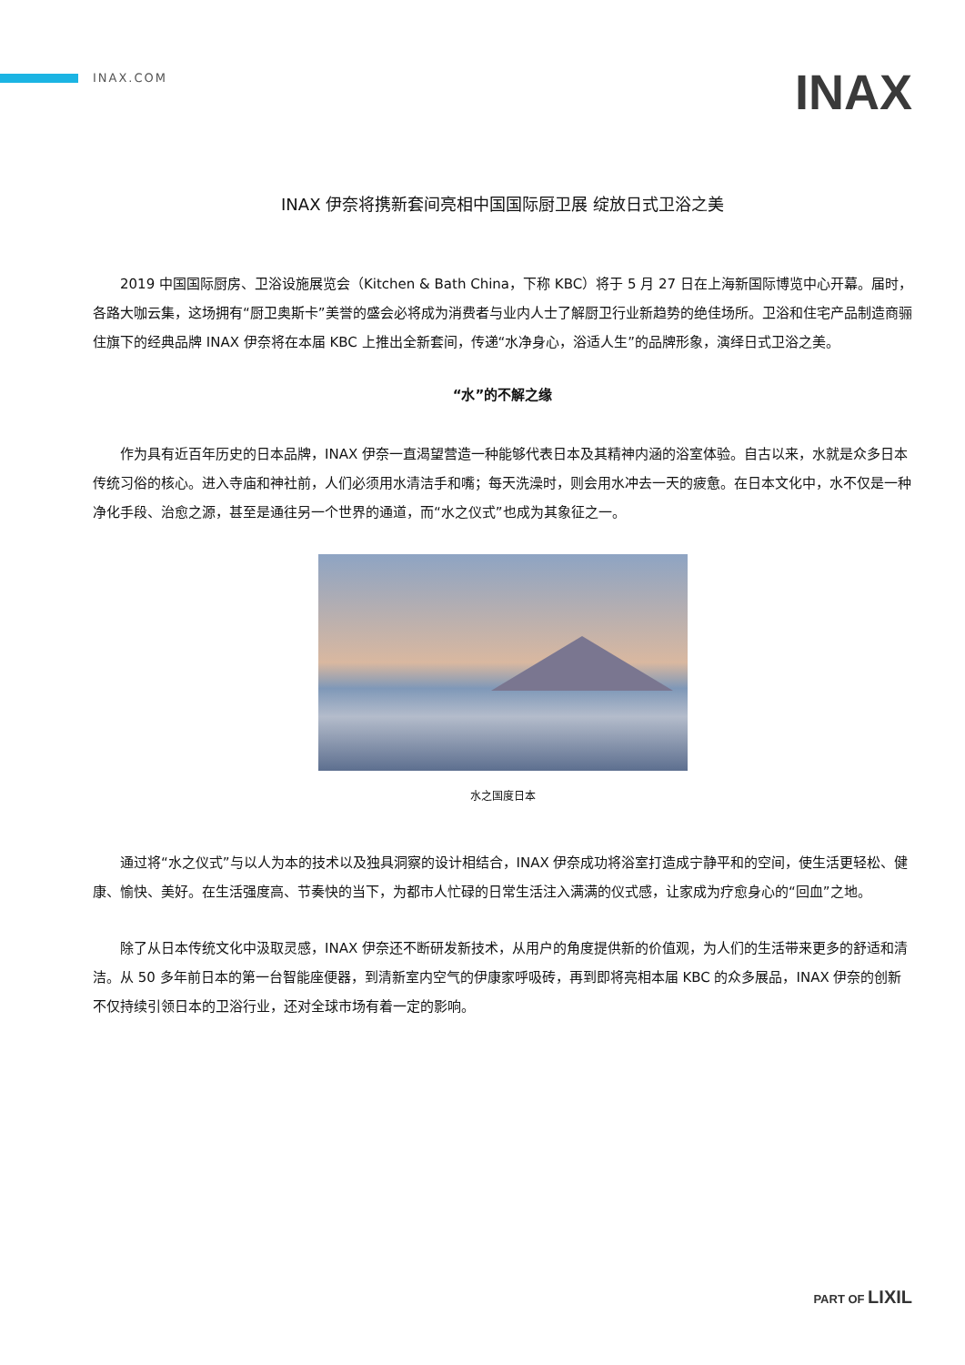INAX.COM
INAX
INAX 伊奈将携新套间亮相中国国际厨卫展 绽放日式卫浴之美
2019 中国国际厨房、卫浴设施展览会（Kitchen & Bath China，下称 KBC）将于 5 月 27 日在上海新国际博览中心开幕。届时，各路大咖云集，这场拥有“厨卫奥斯卡”美誉的盛会必将成为消费者与业内人士了解厨卫行业新趋势的绝佳场所。卫浴和住宅产品制造商骊住旗下的经典品牌 INAX 伊奈将在本届 KBC 上推出全新套间，传递“水净身心，浴适人生”的品牌形象，演绎日式卫浴之美。
“水”的不解之缘
作为具有近百年历史的日本品牌，INAX 伊奈一直渴望营造一种能够代表日本及其精神内涵的浴室体验。自古以来，水就是众多日本传统习俗的核心。进入寺庙和神社前，人们必须用水清洁手和嘴；每天洗澡时，则会用水冲去一天的疲惫。在日本文化中，水不仅是一种净化手段、治愈之源，甚至是通往另一个世界的通道，而“水之仪式”也成为其象征之一。
水之国度日本
通过将“水之仪式”与以人为本的技术以及独具洞察的设计相结合，INAX 伊奈成功将浴室打造成宁静平和的空间，使生活更轻松、健康、愉快、美好。在生活强度高、节奏快的当下，为都市人忙碌的日常生活注入满满的仪式感，让家成为疗愈身心的“回血”之地。
除了从日本传统文化中汲取灵感，INAX 伊奈还不断研发新技术，从用户的角度提供新的价值观，为人们的生活带来更多的舒适和清洁。从 50 多年前日本的第一台智能座便器，到清新室内空气的伊康家呼吸砖，再到即将亮相本届 KBC 的众多展品，INAX 伊奈的创新不仅持续引领日本的卫浴行业，还对全球市场有着一定的影响。
PART OF LIXIL